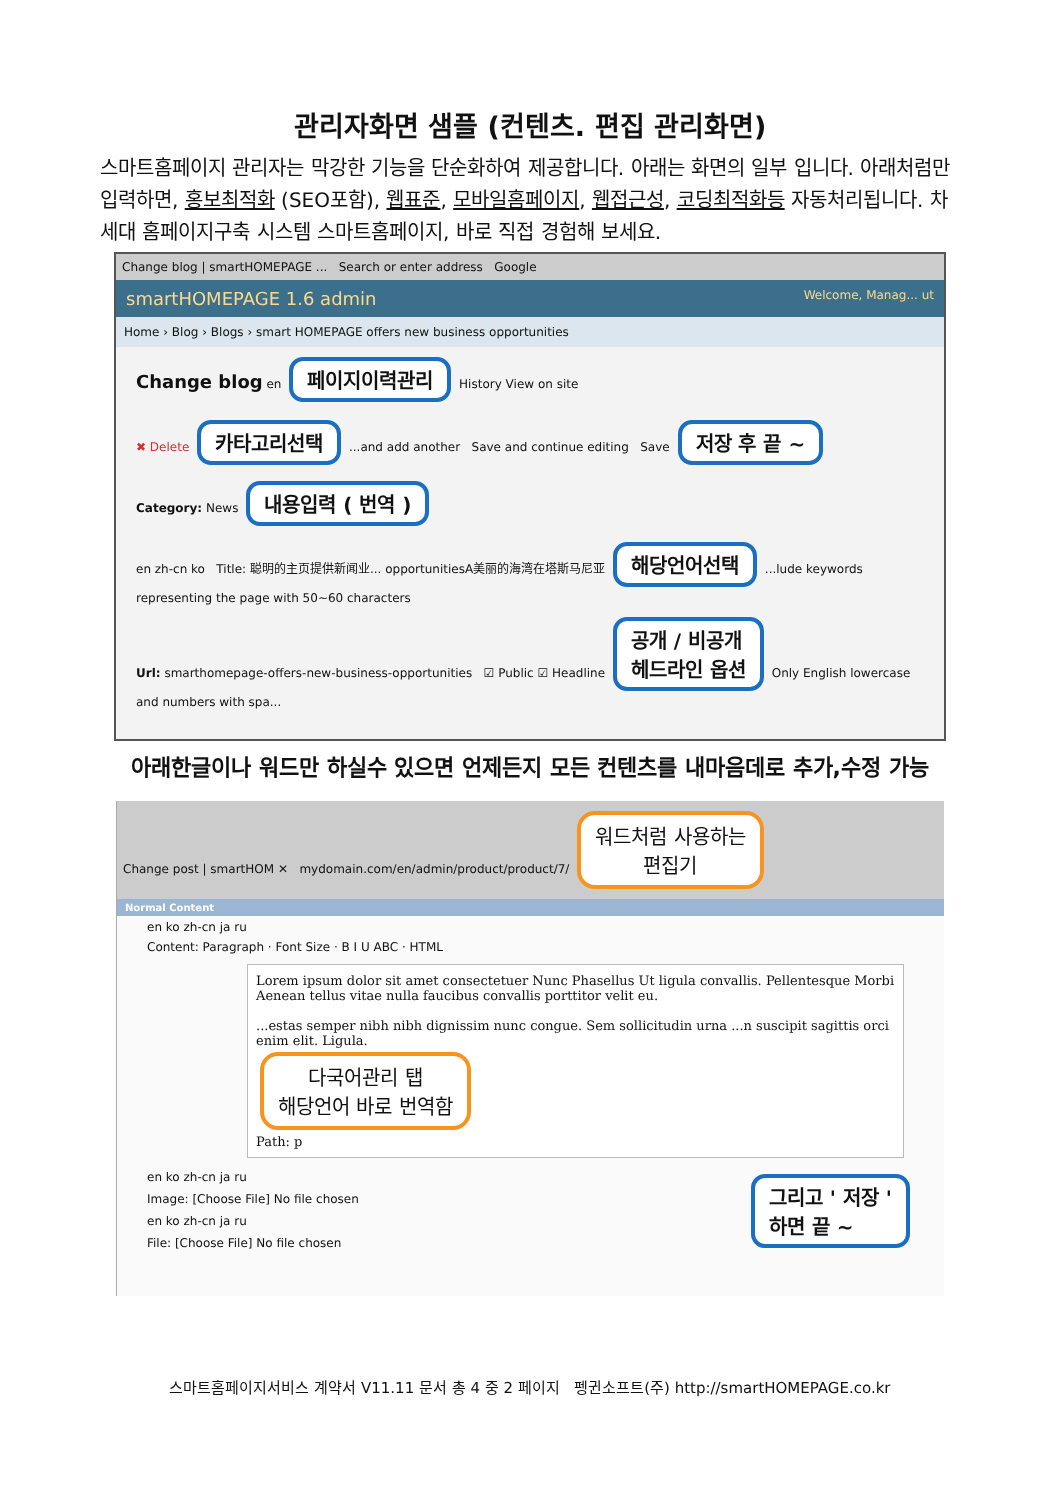관리자화면 샘플 (컨텐츠. 편집 관리화면)
스마트홈페이지 관리자는 막강한 기능을 단순화하여 제공합니다. 아래는 화면의 일부 입니다. 아래처럼만 입력하면, 홍보최적화 (SEO포함), 웹표준, 모바일홈페이지, 웹접근성, 코딩최적화등 자동처리됩니다. 차세대 홈페이지구축 시스템 스마트홈페이지, 바로 직접 경험해 보세요.
Change blog | smartHOMEPAGE ... Search or enter address Google
smartHOMEPAGE 1.6 admin Welcome, Manag... ut
Home › Blog › Blogs › smart HOMEPAGE offers new business opportunities
Change blog en 페이지이력관리 History View on site
✖ Delete 카타고리선택 ...and add another Save and continue editing Save 저장 후 끝 ~
Category: News 내용입력 ( 번역 )
en zh-cn ko Title: 聪明的主页提供新闻业... opportunitiesA美丽的海湾在塔斯马尼亚 해당언어선택 ...lude keywords representing the page with 50~60 characters
Url: smarthomepage-offers-new-business-opportunities ☑ Public ☑ Headline 공개 / 비공개
헤드라인 옵션 Only English lowercase and numbers with spa...
아래한글이나 워드만 하실수 있으면 언제든지 모든 컨텐츠를 내마음데로 추가,수정 가능
Change post | smartHOM ✕ mydomain.com/en/admin/product/product/7/ 워드처럼 사용하는
편집기
Normal Content
en ko zh-cn ja ru
Content: Paragraph · Font Size · B I U ABC · HTML
Lorem ipsum dolor sit amet consectetuer Nunc Phasellus Ut ligula convallis. Pellentesque Morbi Aenean tellus vitae nulla faucibus convallis porttitor velit eu.
...estas semper nibh nibh dignissim nunc congue. Sem sollicitudin urna ...n suscipit sagittis orci enim elit. Ligula.
다국어관리 탭
해당언어 바로 번역함
Path: p
en ko zh-cn ja ru 그리고 ' 저장 '
하면 끝 ~
Image: [Choose File] No file chosen
en ko zh-cn ja ru
File: [Choose File] No file chosen
스마트홈페이지서비스 계약서 V11.11 문서 총 4 중 2 페이지 펭귄소프트(주) http://smartHOMEPAGE.co.kr